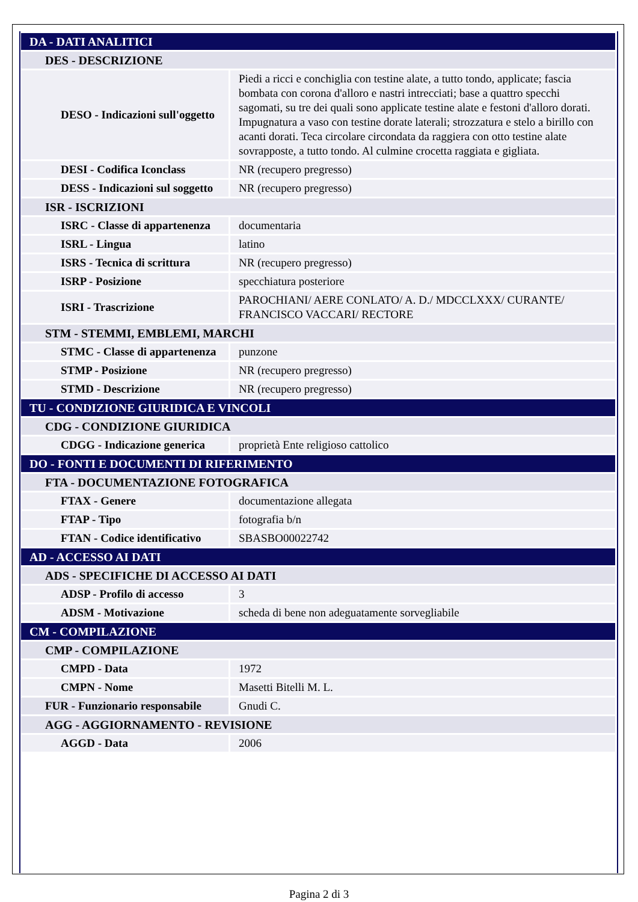| DA - DATI ANALITICI | |
| DES - DESCRIZIONE | |
| DESO - Indicazioni sull'oggetto | Piedi a ricci e conchiglia con testine alate, a tutto tondo, applicate; fascia bombata con corona d'alloro e nastri intrecciati; base a quattro specchi sagomati, su tre dei quali sono applicate testine alate e festoni d'alloro dorati. Impugnatura a vaso con testine dorate laterali; strozzatura e stelo a birillo con acanti dorati. Teca circolare circondata da raggiera con otto testine alate sovrapposte, a tutto tondo. Al culmine crocetta raggiata e gigliata. |
| DESI - Codifica Iconclass | NR (recupero pregresso) |
| DESS - Indicazioni sul soggetto | NR (recupero pregresso) |
| ISR - ISCRIZIONI | |
| ISRC - Classe di appartenenza | documentaria |
| ISRL - Lingua | latino |
| ISRS - Tecnica di scrittura | NR (recupero pregresso) |
| ISRP - Posizione | specchiatura posteriore |
| ISRI - Trascrizione | PAROCHIANI/ AERE CONLATO/ A. D./ MDCCLXXX/ CURANTE/ FRANCISCO VACCARI/ RECTORE |
| STM - STEMMI, EMBLEMI, MARCHI | |
| STMC - Classe di appartenenza | punzone |
| STMP - Posizione | NR (recupero pregresso) |
| STMD - Descrizione | NR (recupero pregresso) |
| TU - CONDIZIONE GIURIDICA E VINCOLI | |
| CDG - CONDIZIONE GIURIDICA | |
| CDGG - Indicazione generica | proprietà Ente religioso cattolico |
| DO - FONTI E DOCUMENTI DI RIFERIMENTO | |
| FTA - DOCUMENTAZIONE FOTOGRAFICA | |
| FTAX - Genere | documentazione allegata |
| FTAP - Tipo | fotografia b/n |
| FTAN - Codice identificativo | SBASBO00022742 |
| AD - ACCESSO AI DATI | |
| ADS - SPECIFICHE DI ACCESSO AI DATI | |
| ADSP - Profilo di accesso | 3 |
| ADSM - Motivazione | scheda di bene non adeguatamente sorvegliabile |
| CM - COMPILAZIONE | |
| CMP - COMPILAZIONE | |
| CMPD - Data | 1972 |
| CMPN - Nome | Masetti Bitelli M. L. |
| FUR - Funzionario responsabile | Gnudi C. |
| AGG - AGGIORNAMENTO - REVISIONE | |
| AGGD - Data | 2006 |
Pagina 2 di 3